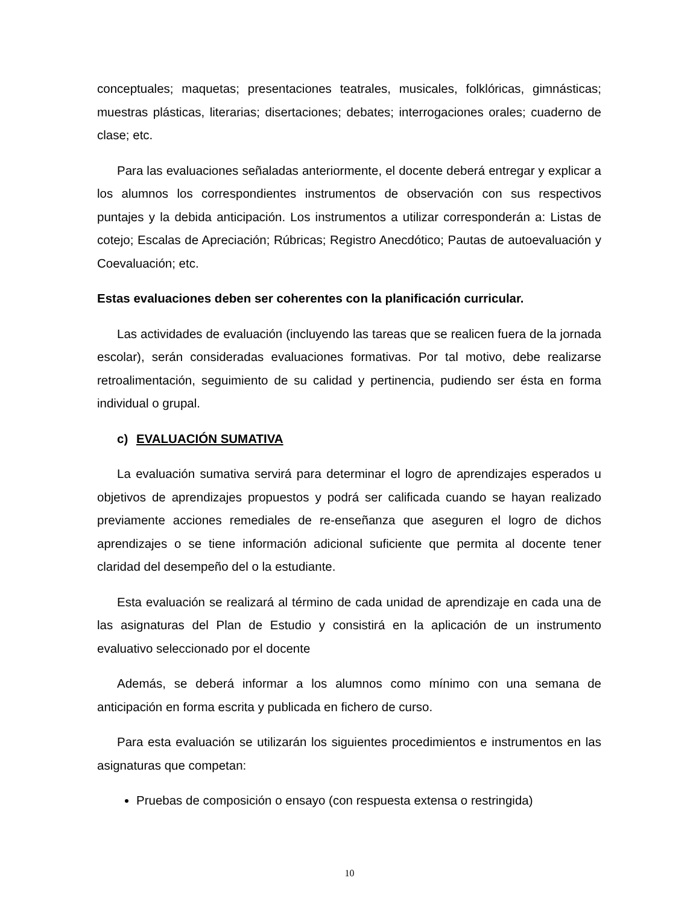conceptuales; maquetas; presentaciones teatrales, musicales, folklóricas, gimnásticas; muestras plásticas, literarias; disertaciones; debates; interrogaciones orales; cuaderno de clase; etc.
Para las evaluaciones señaladas anteriormente, el docente deberá entregar y explicar a los alumnos los correspondientes instrumentos de observación con sus respectivos puntajes y la debida anticipación. Los instrumentos a utilizar corresponderán a: Listas de cotejo; Escalas de Apreciación; Rúbricas; Registro Anecdótico; Pautas de autoevaluación y Coevaluación; etc.
Estas evaluaciones deben ser coherentes con la planificación curricular.
Las actividades de evaluación (incluyendo las tareas que se realicen fuera de la jornada escolar), serán consideradas evaluaciones formativas. Por tal motivo, debe realizarse retroalimentación, seguimiento de su calidad y pertinencia, pudiendo ser ésta en forma individual o grupal.
c) EVALUACIÓN SUMATIVA
La evaluación sumativa servirá para determinar el logro de aprendizajes esperados u objetivos de aprendizajes propuestos y podrá ser calificada cuando se hayan realizado previamente acciones remediales de re-enseñanza que aseguren el logro de dichos aprendizajes o se tiene información adicional suficiente que permita al docente tener claridad del desempeño del o la estudiante.
Esta evaluación se realizará al término de cada unidad de aprendizaje en cada una de las asignaturas del Plan de Estudio y consistirá en la aplicación de un instrumento evaluativo seleccionado por el docente
Además, se deberá informar a los alumnos como mínimo con una semana de anticipación en forma escrita y publicada en fichero de curso.
Para esta evaluación se utilizarán los siguientes procedimientos e instrumentos en las asignaturas que competan:
Pruebas de composición o ensayo (con respuesta extensa o restringida)
10